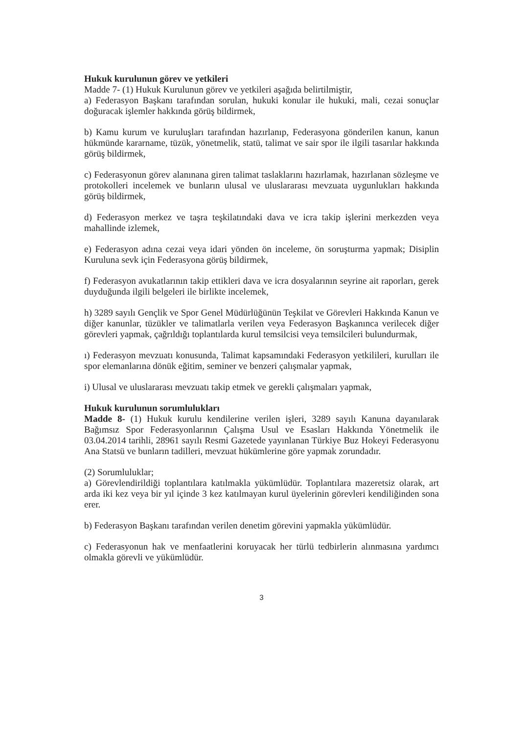Hukuk kurulunun görev ve yetkileri
Madde 7- (1) Hukuk Kurulunun görev ve yetkileri aşağıda belirtilmiştir,
a) Federasyon Başkanı tarafından sorulan, hukuki konular ile hukuki, mali, cezai sonuçlar doğuracak işlemler hakkında görüş bildirmek,
b) Kamu kurum ve kuruluşları tarafından hazırlanıp, Federasyona gönderilen kanun, kanun hükmünde kararname, tüzük, yönetmelik, statü, talimat ve sair spor ile ilgili tasarılar hakkında görüş bildirmek,
c) Federasyonun görev alanınana giren talimat taslaklarını hazırlamak, hazırlanan sözleşme ve protokolleri incelemek ve bunların ulusal ve uluslararası mevzuata uygunlukları hakkında görüş bildirmek,
d) Federasyon merkez ve taşra teşkilatındaki dava ve icra takip işlerini merkezden veya mahallinde izlemek,
e) Federasyon adına cezai veya idari yönden ön inceleme, ön soruşturma yapmak; Disiplin Kuruluna sevk için Federasyona görüş bildirmek,
f) Federasyon avukatlarının takip ettikleri dava ve icra dosyalarının seyrine ait raporları, gerek duyduğunda ilgili belgeleri ile birlikte incelemek,
h) 3289 sayılı Gençlik ve Spor Genel Müdürlüğünün Teşkilat ve Görevleri Hakkında Kanun ve diğer kanunlar, tüzükler ve talimatlarla verilen veya Federasyon Başkanınca verilecek diğer görevleri yapmak, çağrıldığı toplantılarda kurul temsilcisi veya temsilcileri bulundurmak,
ı) Federasyon mevzuatı konusunda, Talimat kapsamındaki Federasyon yetkilileri, kurulları ile spor elemanlarına dönük eğitim, seminer ve benzeri çalışmalar yapmak,
i) Ulusal ve uluslararası mevzuatı takip etmek ve gerekli çalışmaları yapmak,
Hukuk kurulunun sorumlulukları
Madde 8- (1) Hukuk kurulu kendilerine verilen işleri, 3289 sayılı Kanuna dayanılarak Bağımsız Spor Federasyonlarının Çalışma Usul ve Esasları Hakkında Yönetmelik ile 03.04.2014 tarihli, 28961 sayılı Resmi Gazetede yayınlanan Türkiye Buz Hokeyi Federasyonu Ana Statsü ve bunların tadilleri, mevzuat hükümlerine göre yapmak zorundadır.
(2) Sorumluluklar;
a) Görevlendirildiği toplantılara katılmakla yükümlüdür. Toplantılara mazeretsiz olarak, art arda iki kez veya bir yıl içinde 3 kez katılmayan kurul üyelerinin görevleri kendiliğinden sona erer.
b) Federasyon Başkanı tarafından verilen denetim görevini yapmakla yükümlüdür.
c) Federasyonun hak ve menfaatlerini koruyacak her türlü tedbirlerin alınmasına yardımcı olmakla görevli ve yükümlüdür.
3